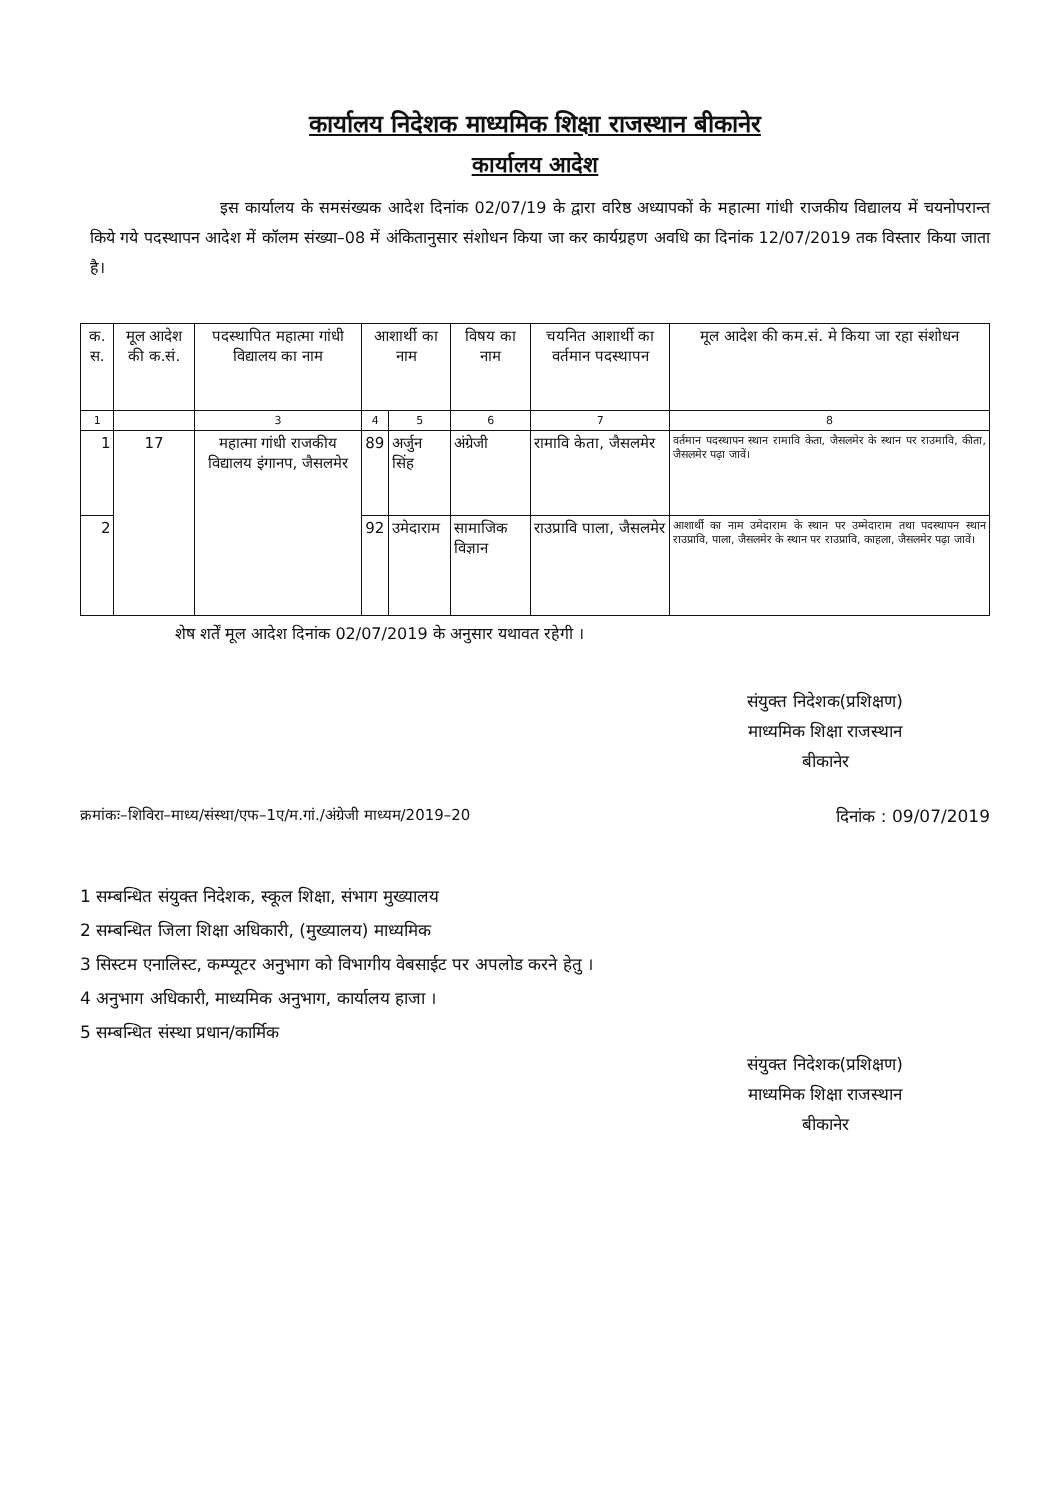कार्यालय निदेशक माध्यमिक शिक्षा राजस्थान बीकानेर
कार्यालय आदेश
इस कार्यालय के समसंख्यक आदेश दिनांक 02/07/19 के द्वारा वरिष्ठ अध्यापकों के महात्मा गांधी राजकीय विद्यालय में चयनोपरान्त किये गये पदस्थापन आदेश में कॉलम संख्या–08 में अंकितानुसार संशोधन किया जा कर कार्यग्रहण अवधि का दिनांक 12/07/2019 तक विस्तार किया जाता है।
| क. स. | मूल आदेश की क.सं. | पदस्थापित महात्मा गांधी विद्यालय का नाम | आशार्थी का नाम | | विषय का नाम | चयनित आशार्थी का वर्तमान पदस्थापन | मूल आदेश की कम.सं. मे किया जा रहा संशोधन |
| --- | --- | --- | --- | --- | --- | --- | --- |
| 1 | | 3 | 4 | 5 | 6 | 7 | 8 |
| 1 | 17 | महात्मा गांधी राजकीय विद्यालय इंगानप, जैसलमेर | 89 | अर्जुन सिंह | अंग्रेजी | रामावि केता, जैसलमेर | वर्तमान पदस्थापन स्थान रामावि केता, जैसलमेर के स्थान पर राउमावि, कीता, जैसलमेर पढ़ा जावें। |
| 2 | | | 92 | उमेदाराम | सामाजिक विज्ञान | राउप्रावि पाला, जैसलमेर | आशार्थी का नाम उमेदाराम के स्थान पर उम्मेदाराम तथा पदस्थापन स्थान राउप्रावि, पाला, जैसलमेर के स्थान पर राउप्रावि, काहला, जैसलमेर पढ़ा जावें। |
शेष शर्तें मूल आदेश दिनांक 02/07/2019 के अनुसार यथावत रहेगी ।
संयुक्त निदेशक(प्रशिक्षण)
माध्यमिक शिक्षा राजस्थान
बीकानेर
क्रमांकः–शिविरा–माध्य/संस्था/एफ–1ए/म.गां./अंग्रेजी माध्यम/2019–20 दिनांक : 09/07/2019
1 सम्बन्धित संयुक्त निदेशक, स्कूल शिक्षा, संभाग मुख्यालय
2 सम्बन्धित जिला शिक्षा अधिकारी, (मुख्यालय) माध्यमिक
3 सिस्टम एनालिस्ट, कम्प्यूटर अनुभाग को विभागीय वेबसाईट पर अपलोड करने हेतु ।
4 अनुभाग अधिकारी, माध्यमिक अनुभाग, कार्यालय हाजा ।
5 सम्बन्धित संस्था प्रधान/कार्मिक
संयुक्त निदेशक(प्रशिक्षण)
माध्यमिक शिक्षा राजस्थान
बीकानेर